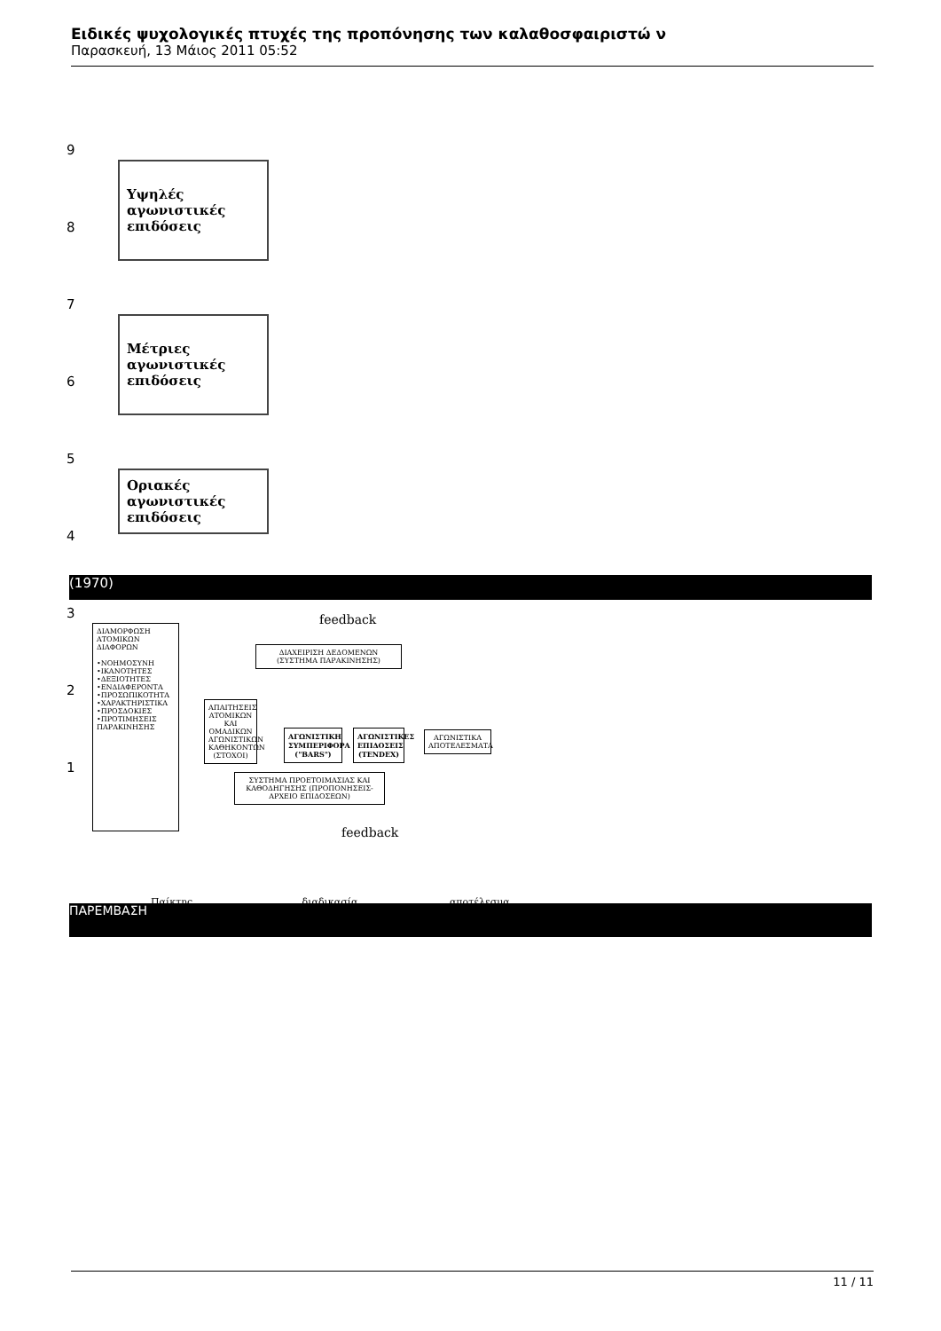Ειδικές ψυχολογικές πτυχές της προπόνησης των καλαθοσφαιριστώ ν
Παρασκευή, 13 Μάιος 2011 05:52
9
8
7
6
5
4
3
2
1
Υψηλές
αγωνιστικές
επιδόσεις
Μέτριες
αγωνιστικές
επιδόσεις
Οριακές
αγωνιστικές
επιδόσεις
(1970)
feedback
ΔΙΑΜΟΡΦΩΣΗ ΑΤΟΜΙΚΩΝ ΔΙΑΦΟΡΩΝ
•ΝΟΗΜΟΣΥΝΗ
•ΙΚΑΝΟΤΗΤΕΣ
•ΔΕΞΙΟΤΗΤΕΣ
•ΕΝΔΙΑΦΕΡΟΝΤΑ
•ΠΡΟΣΩΠΙΚΟΤΗΤΑ
•ΧΑΡΑΚΤΗΡΙΣΤΙΚΑ
•ΠΡΟΣΔΟΚΙΕΣ
•ΠΡΟΤΙΜΗΣΕΙΣ ΠΑΡΑΚΙΝΗΣΗΣ
ΔΙΑΧΕΙΡΙΣΗ ΔΕΔΟΜΕΝΩΝ (ΣΥΣΤΗΜΑ ΠΑΡΑΚΙΝΗΣΗΣ)
ΑΠΑΙΤΗΣΕΙΣ ΑΤΟΜΙΚΩΝ ΚΑΙ ΟΜΑΔΙΚΩΝ ΑΓΩΝΙΣΤΙΚΩΝ ΚΑΘΗΚΟΝΤΩΝ (ΣΤΟΧΟΙ)
ΑΓΩΝΙΣΤΙΚΗ ΣΥΜΠΕΡΙΦΟΡΑ ("BARS")
ΑΓΩΝΙΣΤΙΚΕΣ ΕΠΙΔΟΣΕΙΣ (TENDEX)
ΑΓΩΝΙΣΤΙΚΑ ΑΠΟΤΕΛΕΣΜΑΤΑ
ΣΥΣΤΗΜΑ ΠΡΟΕΤΟΙΜΑΣΙΑΣ ΚΑΙ ΚΑΘΟΔΗΓΗΣΗΣ (ΠΡΟΠΟΝΗΣΕΙΣ-ΑΡΧΕΙΟ ΕΠΙΔΟΣΕΩΝ)
feedback
Παίκτης διαδικασία αποτέλεσμα
ΠΑΡΕΜΒΑΣΗ
11 / 11